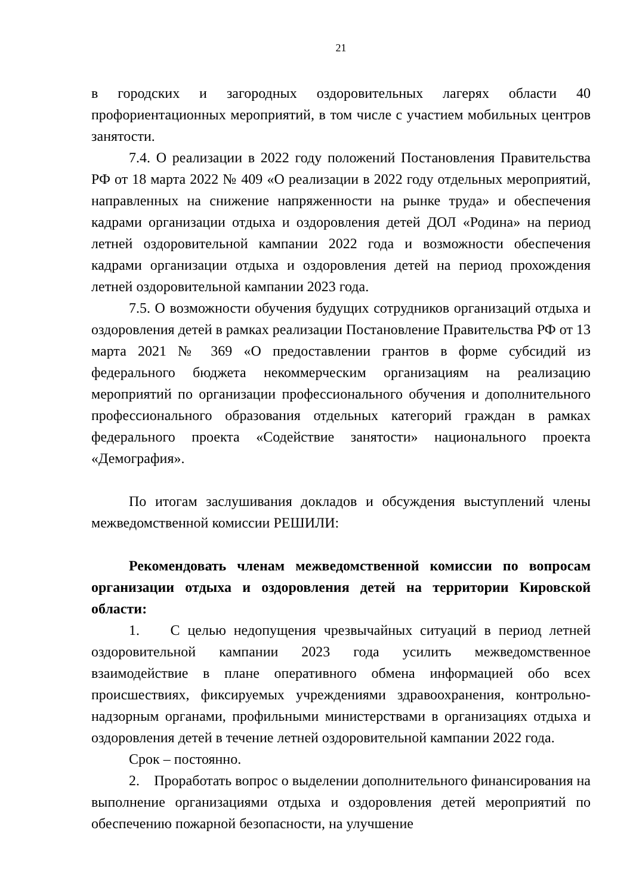21
в городских и загородных оздоровительных лагерях области 40 профориентационных мероприятий, в том числе с участием мобильных центров занятости.
7.4. О реализации в 2022 году положений Постановления Правительства РФ от 18 марта 2022 № 409 «О реализации в 2022 году отдельных мероприятий, направленных на снижение напряженности на рынке труда» и обеспечения кадрами организации отдыха и оздоровления детей ДОЛ «Родина» на период летней оздоровительной кампании 2022 года и возможности обеспечения кадрами организации отдыха и оздоровления детей на период прохождения летней оздоровительной кампании 2023 года.
7.5. О возможности обучения будущих сотрудников организаций отдыха и оздоровления детей в рамках реализации Постановление Правительства РФ от 13 марта 2021 № 369 «О предоставлении грантов в форме субсидий из федерального бюджета некоммерческим организациям на реализацию мероприятий по организации профессионального обучения и дополнительного профессионального образования отдельных категорий граждан в рамках федерального проекта «Содействие занятости» национального проекта «Демография».
По итогам заслушивания докладов и обсуждения выступлений члены межведомственной комиссии РЕШИЛИ:
Рекомендовать членам межведомственной комиссии по вопросам организации отдыха и оздоровления детей на территории Кировской области:
1. С целью недопущения чрезвычайных ситуаций в период летней оздоровительной кампании 2023 года усилить межведомственное взаимодействие в плане оперативного обмена информацией обо всех происшествиях, фиксируемых учреждениями здравоохранения, контрольно-надзорным органами, профильными министерствами в организациях отдыха и оздоровления детей в течение летней оздоровительной кампании 2022 года.
Срок – постоянно.
2. Проработать вопрос о выделении дополнительного финансирования на выполнение организациями отдыха и оздоровления детей мероприятий по обеспечению пожарной безопасности, на улучшение